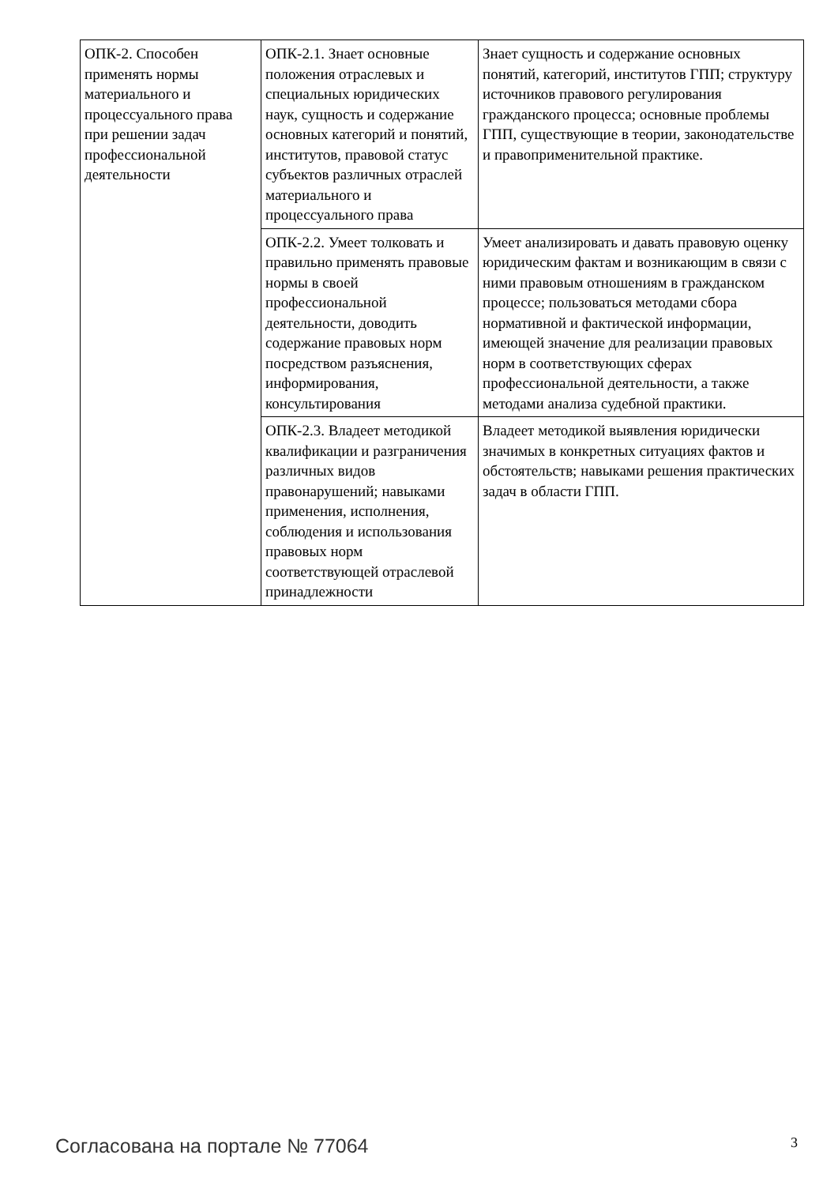| ОПК-2. Способен применять нормы материального и процессуального права при решении задач профессиональной деятельности | ОПК-2.1. Знает основные положения отраслевых и специальных юридических наук, сущность и содержание основных категорий и понятий, институтов, правовой статус субъектов различных отраслей материального и процессуального права | Знает сущность и содержание основных понятий, категорий, институтов ГПП; структуру источников правового регулирования гражданского процесса; основные проблемы ГПП, существующие в теории, законодательстве и правоприменительной практике. |
| | ОПК-2.2. Умеет толковать и правильно применять правовые нормы в своей профессиональной деятельности, доводить содержание правовых норм посредством разъяснения, информирования, консультирования | Умеет анализировать и давать правовую оценку юридическим фактам и возникающим в связи с ними правовым отношениям в гражданском процессе; пользоваться методами сбора нормативной и фактической информации, имеющей значение для реализации правовых норм в соответствующих сферах профессиональной деятельности, а также методами анализа судебной практики. |
| | ОПК-2.3. Владеет методикой квалификации и разграничения различных видов правонарушений; навыками применения, исполнения, соблюдения и использования правовых норм соответствующей отраслевой принадлежности | Владеет методикой выявления юридически значимых в конкретных ситуациях фактов и обстоятельств; навыками решения практических задач в области ГПП. |
Согласована на портале № 77064 3